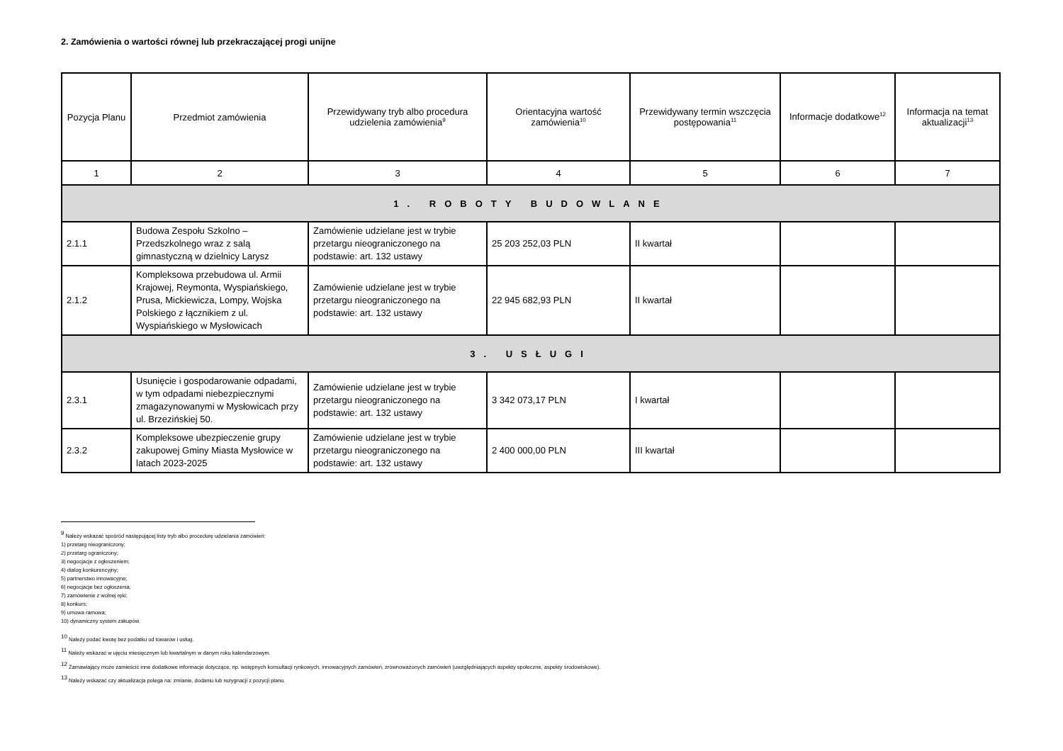2. Zamówienia o wartości równej lub przekraczającej progi unijne
| Pozycja Planu | Przedmiot zamówienia | Przewidywany tryb albo procedura udzielenia zamówienia<sup>9</sup> | Orientacyjna wartość zamówienia<sup>10</sup> | Przewidywany termin wszczęcia postępowania<sup>11</sup> | Informacje dodatkowe<sup>12</sup> | Informacja na temat aktualizacji<sup>13</sup> |
| --- | --- | --- | --- | --- | --- | --- |
| 1 | 2 | 3 | 4 | 5 | 6 | 7 |
| 1. ROBOTY BUDOWLANE | | | | | | |
| 2.1.1 | Budowa Zespołu Szkolno – Przedszkolnego wraz z salą gimnastyczną w dzielnicy Larysz | Zamówienie udzielane jest w trybie przetargu nieograniczonego na podstawie: art. 132 ustawy | 25 203 252,03 PLN | II kwartał | | |
| 2.1.2 | Kompleksowa przebudowa ul. Armii Krajowej, Reymonta, Wyspiańskiego, Prusa, Mickiewicza, Lompy, Wojska Polskiego z łącznikiem z ul. Wyspiańskiego w Mysłowicach | Zamówienie udzielane jest w trybie przetargu nieograniczonego na podstawie: art. 132 ustawy | 22 945 682,93 PLN | II kwartał | | |
| 3. USŁUGI | | | | | | |
| 2.3.1 | Usunięcie i gospodarowanie odpadami, w tym odpadami niebezpiecznymi zmagazynowanymi w Mysłowicach przy ul. Brzezińskiej 50. | Zamówienie udzielane jest w trybie przetargu nieograniczonego na podstawie: art. 132 ustawy | 3 342 073,17 PLN | I kwartał | | |
| 2.3.2 | Kompleksowe ubezpieczenie grupy zakupowej Gminy Miasta Mysłowice w latach 2023-2025 | Zamówienie udzielane jest w trybie przetargu nieograniczonego na podstawie: art. 132 ustawy | 2 400 000,00 PLN | III kwartał | | |
<sup>9</sup> Należy wskazać spośród następującej listy tryb albo procedurę udzielania zamówień:
1) przetarg nieograniczony;
2) przetarg ograniczony;
3) negocjacje z ogłoszeniem;
4) dialog konkurencyjny;
5) partnerstwo innowacyjne;
6) negocjacje bez ogłoszenia;
7) zamówienie z wolnej ręki;
8) konkurs;
9) umowa ramowa;
10) dynamiczny system zakupów.
<sup>10</sup> Należy podać kwotę bez podatku od towarów i usług.
<sup>11</sup> Należy wskazać w ujęciu miesięcznym lub kwartalnym w danym roku kalendarzowym.
<sup>12</sup> Zamawiający może zamieścić inne dodatkowe informacje dotyczące, np. wstępnych konsultacji rynkowych, innowacyjnych zamówień, zrównoważonych zamówień (uwzględniających aspekty społeczne, aspekty środowiskowe).
<sup>13</sup> Należy wskazać czy aktualizacja polega na: zmianie, dodaniu lub rezygnacji z pozycji planu.